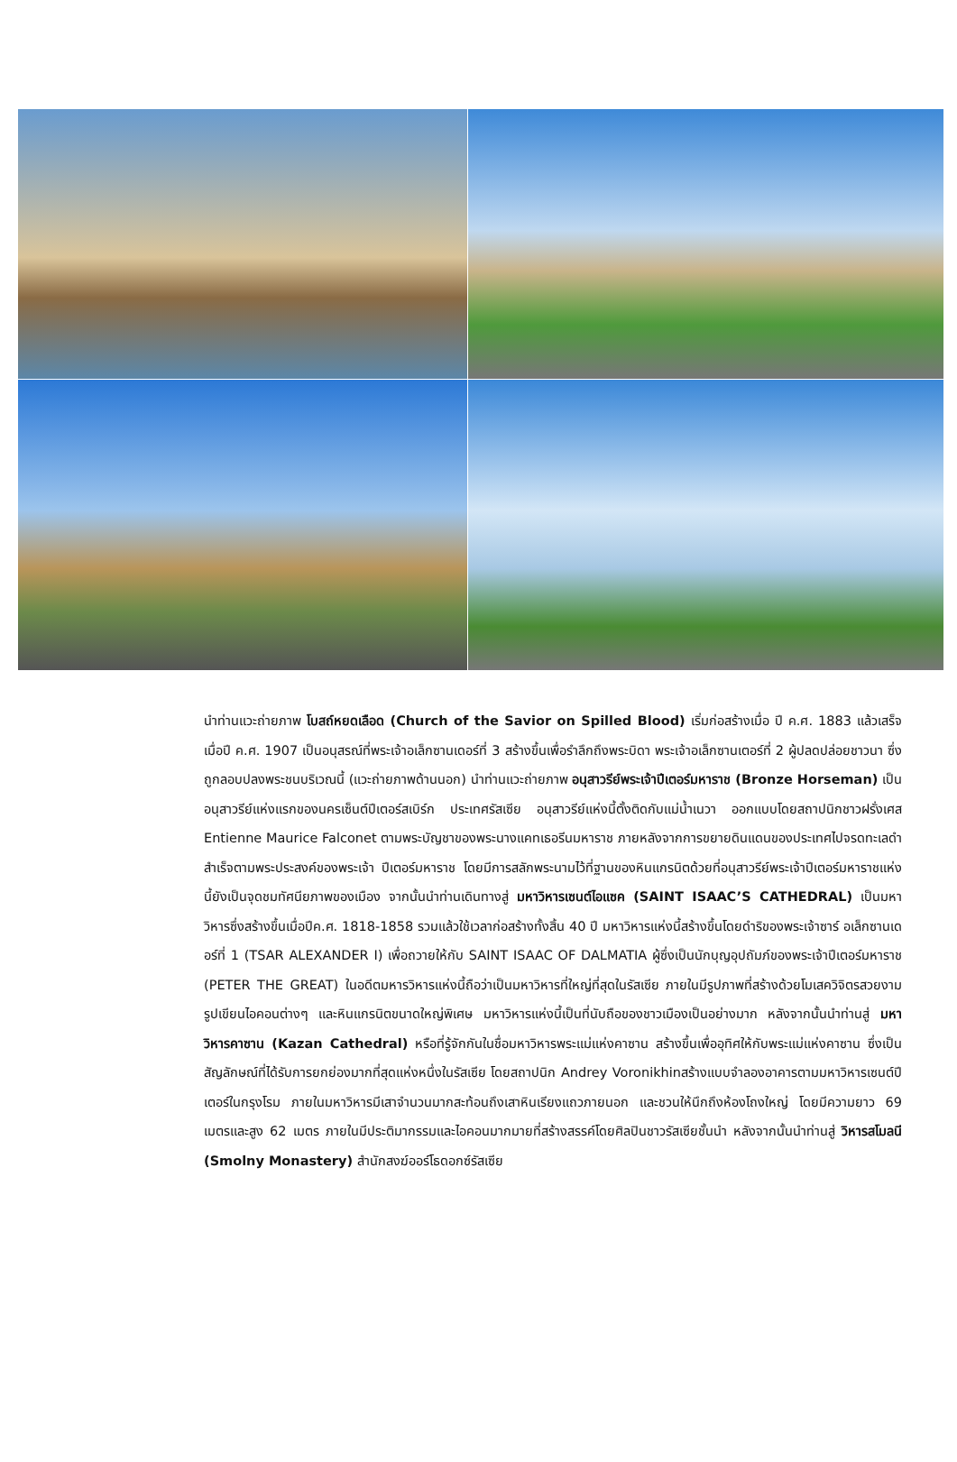นำท่านแวะถ่ายภาพ โบสถ์หยดเลือด (Church of the Savior on Spilled Blood) เริ่มก่อสร้างเมื่อ ปี ค.ศ. 1883 แล้วเสร็จเมื่อปี ค.ศ. 1907 เป็นอนุสรณ์ที่พระเจ้าอเล็กซานเดอร์ที่ 3 สร้างขึ้นเพื่อรำลึกถึงพระบิดา พระเจ้าอเล็กซานเตอร์ที่ 2 ผู้ปลดปล่อยชาวนา ซึ่งถูกลอบปลงพระชนบริเวณนี้ (แวะถ่ายภาพด้านนอก) นำท่านแวะถ่ายภาพ อนุสาวรีย์พระเจ้าปีเตอร์มหาราช (Bronze Horseman) เป็นอนุสาวรีย์แห่งแรกของนครเซ็นต์ปีเตอร์สเบิร์ก ประเทศรัสเซีย อนุสาวรีย์แห่งนี้ตั้งติดกับแม่น้ำเนวา ออกแบบโดยสถาปนิกชาวฝรั่งเศส Entienne Maurice Falconet ตามพระบัญชาของพระนางแคทเธอรีนมหาราช ภายหลังจากการขยายดินแดนของประเทศไปจรดทะเลดำสำเร็จตามพระประสงค์ของพระเจ้า ปีเตอร์มหาราช โดยมีการสลักพระนามไว้ที่ฐานของหินแกรนิตด้วยที่อนุสาวรีย์พระเจ้าปีเตอร์มหาราชแห่งนี้ยังเป็นจุดชมทัศนียภาพของเมือง จากนั้นนำท่านเดินทางสู่ มหาวิหารเซนต์ไอแซค (SAINT ISAAC’S CATHEDRAL) เป็นมหาวิหารซึ่งสร้างขึ้นเมื่อปีค.ศ. 1818-1858 รวมแล้วใช้เวลาก่อสร้างทั้งสิ้น 40 ปี มหาวิหารแห่งนี้สร้างขึ้นโดยดำริของพระเจ้าซาร์ อเล็กซานเดอร์ที่ 1 (TSAR ALEXANDER I) เพื่อถวายให้กับ SAINT ISAAC OF DALMATIA ผู้ซึ่งเป็นนักบุญอุปถัมภ์ของพระเจ้าปีเตอร์มหาราช (PETER THE GREAT) ในอดีตมหารวิหารแห่งนี้ถือว่าเป็นมหาวิหารที่ใหญ่ที่สุดในรัสเซีย ภายในมีรูปภาพที่สร้างด้วยโมเสควิจิตรสวยงาม รูปเขียนไอคอนต่างๆ และหินแกรนิตขนาดใหญ่พิเศษ มหาวิหารแห่งนี้เป็นที่นับถือของชาวเมืองเป็นอย่างมาก หลังจากนั้นนำท่านสู่ มหาวิหารคาซาน (Kazan Cathedral) หรือที่รู้จักกันในชื่อมหาวิหารพระแม่แห่งคาซาน สร้างขึ้นเพื่ออุทิศให้กับพระแม่แห่งคาซาน ซึ่งเป็นสัญลักษณ์ที่ได้รับการยกย่องมากที่สุดแห่งหนึ่งในรัสเซีย โดยสถาปนิก Andrey Voronikhinสร้างแบบจำลองอาคารตามมหาวิหารเซนต์ปีเตอร์ในกรุงโรม ภายในมหาวิหารมีเสาจำนวนมากสะท้อนถึงเสาหินเรียงแถวภายนอก และชวนให้นึกถึงห้องโถงใหญ่ โดยมีความยาว 69 เมตรและสูง 62 เมตร ภายในมีประติมากรรมและไอคอนมากมายที่สร้างสรรค์โดยศิลปินชาวรัสเซียชั้นนำ หลังจากนั้นนำท่านสู่ วิหารสโมลนี (Smolny Monastery) สำนักสงฆ์ออร์โธดอกซ์รัสเซีย